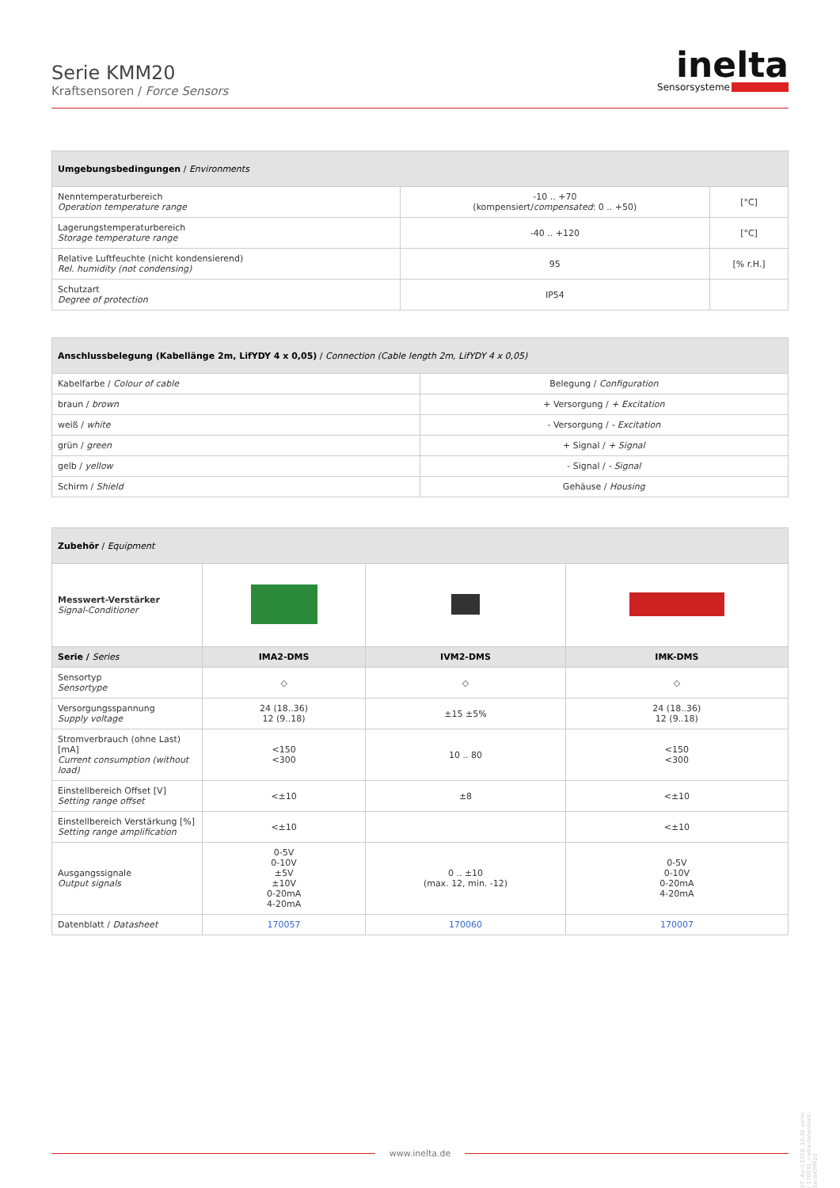Serie KMM20
Kraftsensoren / Force Sensors
inelta
Sensorsysteme
| Umgebungsbedingungen / Environments | | |
| --- | --- | --- |
| Nenntemperaturbereich Operation temperature range | -10 .. +70 (kompensiert/ compensated : 0 .. +50) | [°C] |
| Lagerungstemperaturbereich Storage temperature range | -40 .. +120 | [°C] |
| Relative Luftfeuchte (nicht kondensierend) Rel. humidity (not condensing) | 95 | [% r.H.] |
| Schutzart Degree of protection | IP54 | |
| Anschlussbelegung (Kabellänge 2m, LifYDY 4 x 0,05) / Connection (Cable length 2m, LifYDY 4 x 0,05) | |
| --- | --- |
| Kabelfarbe / Colour of cable | Belegung / Configuration |
| braun / brown | + Versorgung / + Excitation |
| weiß / white | - Versorgung / - Excitation |
| grün / green | + Signal / + Signal |
| gelb / yellow | - Signal / - Signal |
| Schirm / Shield | Gehäuse / Housing |
| Zubehör / Equipment | | | |
| --- | --- | --- | --- |
| Messwert-Verstärker Signal-Conditioner | | | |
| Serie / Series | IMA2-DMS | IVM2-DMS | IMK-DMS |
| Sensortyp Sensortype | ◇ | ◇ | ◇ |
| Versorgungsspannung Supply voltage | 24 (18..36) 12 (9..18) | ±15 ±5% | 24 (18..36) 12 (9..18) |
| Stromverbrauch (ohne Last) [mA] Current consumption (without load) | <150 <300 | 10 .. 80 | <150 <300 |
| Einstellbereich Offset [V] Setting range offset | <±10 | ±8 | <±10 |
| Einstellbereich Verstärkung [%] Setting range amplification | <±10 | | <±10 |
| Ausgangssignale Output signals | 0-5V 0-10V ±5V ±10V 0-20mA 4-20mA | 0 .. ±10 (max. 12, min. -12) | 0-5V 0-10V 0-20mA 4-20mA |
| Datenblatt / Datasheet | 170057 | 170060 | 170007 |
27. April 2018, 10:36 vorm. / 170031_inelta-datenblatt-SerieKMM20
www.inelta.de